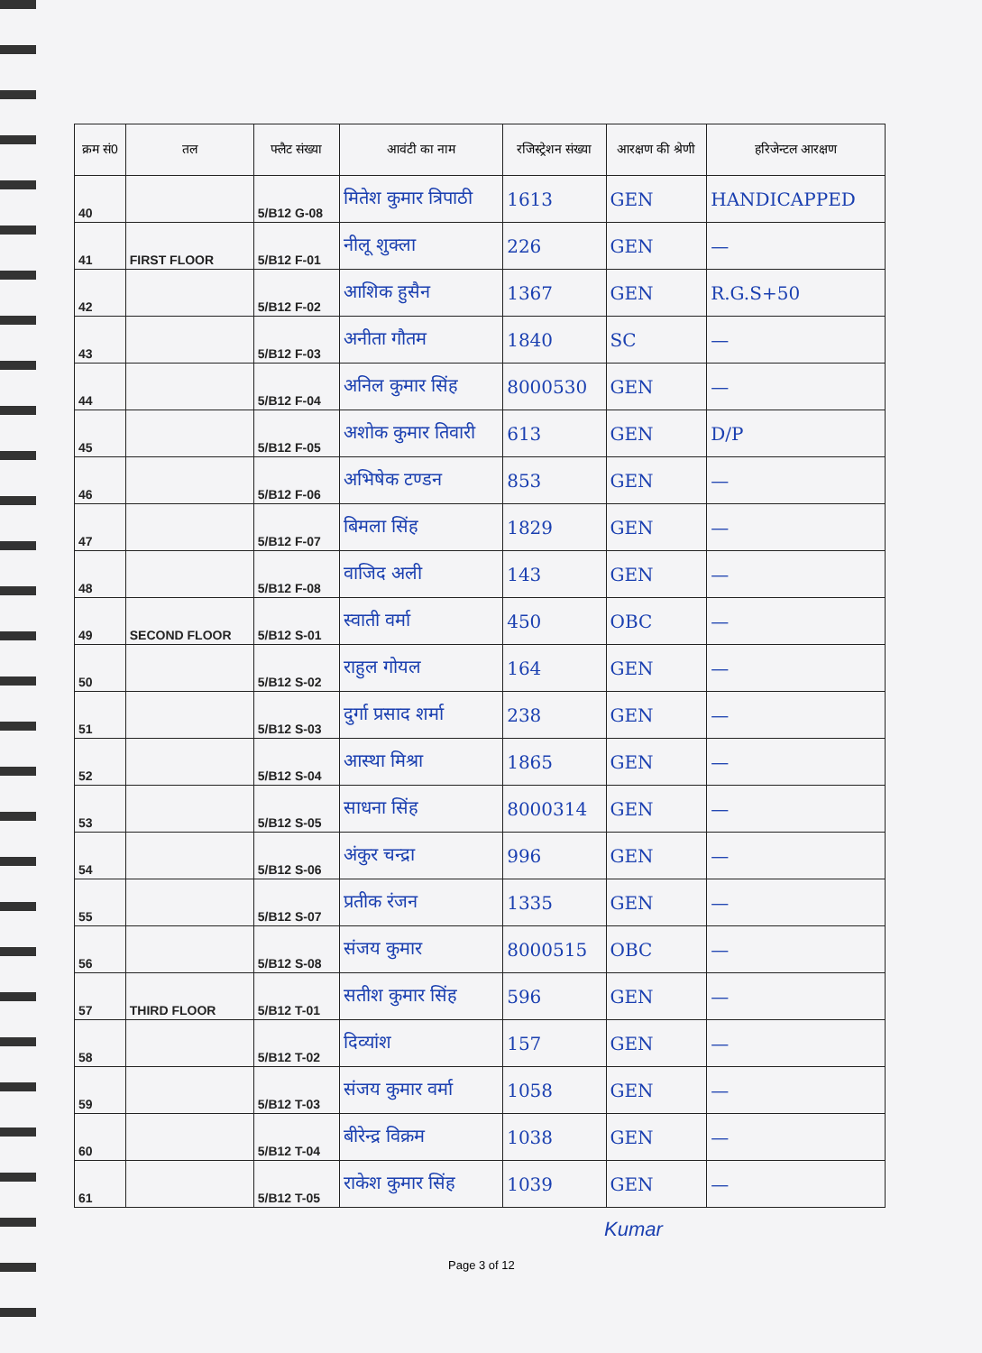| क्रम सं0 | तल | फ्लैट संख्या | आवंटी का नाम | रजिस्ट्रेशन संख्या | आरक्षण की श्रेणी | हरिजेन्टल आरक्षण |
| --- | --- | --- | --- | --- | --- | --- |
| 40 | | 5/B12 G-08 | मितेश कुमार त्रिपाठी | 1613 | GEN | HANDICAPPED |
| 41 | FIRST FLOOR | 5/B12 F-01 | नीलू शुक्ला | 226 | GEN | — |
| 42 | | 5/B12 F-02 | आशिक हुसैन | 1367 | GEN | R.G.S+50 |
| 43 | | 5/B12 F-03 | अनीता गौतम | 1840 | SC | — |
| 44 | | 5/B12 F-04 | अनिल कुमार सिंह | 8000530 | GEN | — |
| 45 | | 5/B12 F-05 | अशोक कुमार तिवारी | 613 | GEN | D/P |
| 46 | | 5/B12 F-06 | अभिषेक टण्डन | 853 | GEN | — |
| 47 | | 5/B12 F-07 | बिमला सिंह | 1829 | GEN | — |
| 48 | | 5/B12 F-08 | वाजिद अली | 143 | GEN | — |
| 49 | SECOND FLOOR | 5/B12 S-01 | स्वाती वर्मा | 450 | OBC | — |
| 50 | | 5/B12 S-02 | राहुल गोयल | 164 | GEN | — |
| 51 | | 5/B12 S-03 | दुर्गा प्रसाद शर्मा | 238 | GEN | — |
| 52 | | 5/B12 S-04 | आस्था मिश्रा | 1865 | GEN | — |
| 53 | | 5/B12 S-05 | साधना सिंह | 8000314 | GEN | — |
| 54 | | 5/B12 S-06 | अंकुर चन्द्रा | 996 | GEN | — |
| 55 | | 5/B12 S-07 | प्रतीक रंजन | 1335 | GEN | — |
| 56 | | 5/B12 S-08 | संजय कुमार | 8000515 | OBC | — |
| 57 | THIRD FLOOR | 5/B12 T-01 | सतीश कुमार सिंह | 596 | GEN | — |
| 58 | | 5/B12 T-02 | दिव्यांश | 157 | GEN | — |
| 59 | | 5/B12 T-03 | संजय कुमार वर्मा | 1058 | GEN | — |
| 60 | | 5/B12 T-04 | बीरेन्द्र विक्रम | 1038 | GEN | — |
| 61 | | 5/B12 T-05 | राकेश कुमार सिंह | 1039 | GEN | — |
Page 3 of 12
Kumar